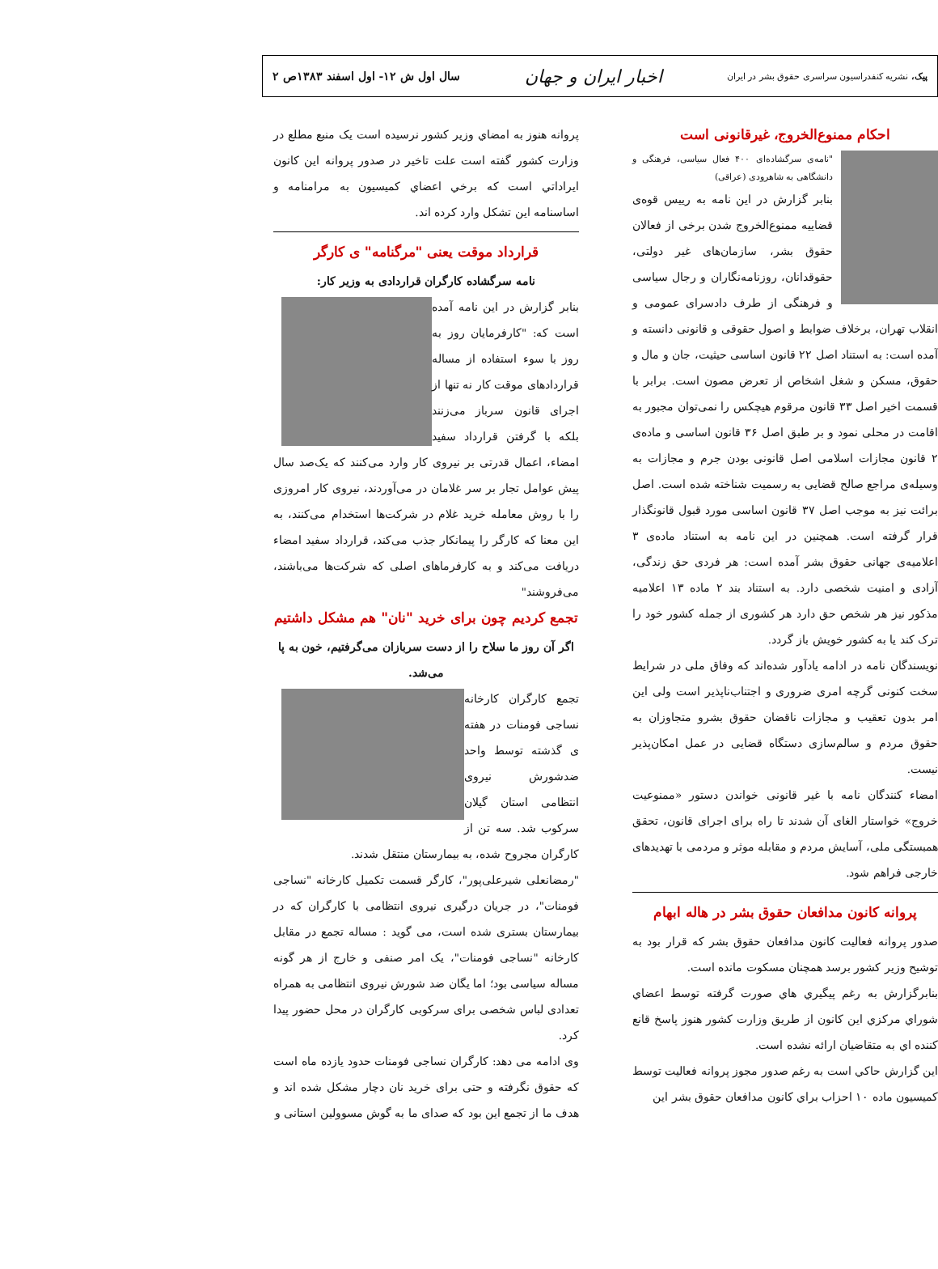پیک، نشریه کنفدراسیون سراسری حقوق بشر در ایران اخبار ایران و جهان سال اول ش ۱۲- اول اسفند ۱۳۸۳ص ۲
احکام ممنوع‌الخروج، غیرقانونی است
"نامه‌ی سرگشاده‌ای ۴۰۰ فعال سیاسی، فرهنگی و دانشگاهی به شاهرودی (عراقی)
بنابر گزارش در این نامه به رییس قوه‌ی قضاییه ممنوع‌الخروج شدن برخی از فعالان حقوق بشر، سازمان‌های غیر دولتی، حقوقدانان، روزنامه‌نگاران و رجال سیاسی و فرهنگی از طرف دادسرای عمومی و انقلاب تهران، برخلاف ضوابط و اصول حقوقی و قانونی دانسته و آمده است: به استناد اصل ۲۲ قانون اساسی حیثیت، جان و مال و حقوق، مسکن و شغل اشخاص از تعرض مصون است. برابر با قسمت اخیر اصل ۳۳ قانون مرقوم هیچکس را نمی‌توان مجبور به اقامت در محلی نمود و بر طبق اصل ۳۶ قانون اساسی و ماده‌ی ۲ قانون مجازات اسلامی اصل قانونی بودن جرم و مجازات به وسیله‌ی مراجع صالح قضایی به رسمیت شناخته شده است. اصل برائت نیز به موجب اصل ۳۷ قانون اساسی مورد قبول قانونگذار قرار گرفته است. همچنین در این نامه به استناد ماده‌ی ۳ اعلامیه‌ی جهانی حقوق بشر آمده است: هر فردی حق زندگی، آزادی و امنیت شخصی دارد. به استناد بند ۲ ماده ۱۳ اعلامیه مذکور نیز هر شخص حق دارد هر کشوری از جمله کشور خود را ترک کند یا به کشور خویش باز گردد.
نویسندگان نامه در ادامه یادآور شده‌اند که وفاق ملی در شرایط سخت کنونی گرچه امری ضروری و اجتناب‌ناپذیر است ولی این امر بدون تعقیب و مجازات ناقضان حقوق بشرو متجاوزان به حقوق مردم و سالم‌سازی دستگاه قضایی در عمل امکان‌پذیر نیست.
امضاء کنندگان نامه با غیر قانونی خواندن دستور «ممنوعیت خروج» خواستار الغای آن شدند تا راه برای اجرای قانون، تحقق همبستگی ملی، آسایش مردم و مقابله موثر و مردمی با تهدیدهای خارجی فراهم شود.
پروانه کانون مدافعان حقوق بشر در هاله ابهام
صدور پروانه فعالیت کانون مدافعان حقوق بشر که قرار بود به توشیح وزیر کشور برسد همچنان مسکوت مانده است.
بنابرگزارش به رغم پيگيري هاي صورت گرفته توسط اعضاي شوراي مركزي اين كانون از طريق وزارت كشور هنوز پاسخ قانع كننده اي به متقاضيان ارائه نشده است.
اين گزارش حاكي است به رغم صدور مجوز پروانه فعاليت توسط كميسيون ماده ۱۰ احزاب براي كانون مدافعان حقوق بشر اين
پروانه هنوز به امضاي وزير كشور نرسيده است يک منبع مطلع در وزارت کشور گفته است علت تاخير در صدور پروانه اين كانون ايراداتي است كه برخي اعضاي كميسيون به مرامنامه و اساسنامه اين تشكل وارد كرده اند.
قرارداد موقت یعنی "مرگنامه" ی کارگر
نامه سرگشاده کارگران قراردادی به وزیر کار:
بنابر گزارش در این نامه آمده است که: "کارفرمایان روز به روز با سوء استفاده از مساله قراردادهای موقت کار نه تنها از اجرای قانون سرباز می‌زنند بلکه با گرفتن قرارداد سفید امضاء، اعمال قدرتی بر نیروی کار وارد می‌کنند که یک‌صد سال پیش عوامل تجار بر سر غلامان در می‌آوردند، نیروی کار امروزی را با روش معامله خرید غلام در شرکت‌ها استخدام می‌کنند، به این معنا که کارگر را پیمانکار جذب می‌کند، قرارداد سفید امضاء دریافت می‌کند و به کارفرماهای اصلی که شرکت‌ها می‌باشند، می‌فروشند"
تجمع کردیم چون برای خرید "نان" هم مشکل داشتیم
اگر آن روز ما سلاح را از دست سربازان می‌گرفتیم، خون به پا می‌شد.
تجمع کارگران کارخانه نساجی فومنات در هفته ی گذشته توسط واحد ضدشورش نیروی انتظامی استان گیلان سرکوب شد. سه تن از کارگران مجروح شده، به بیمارستان منتقل شدند.
"رمضانعلی شیرعلی‌پور"، کارگر قسمت تکمیل کارخانه "نساجی فومنات"، در جریان درگیری نیروی انتظامی با کارگران که در بیمارستان بستری شده است، می گوید : مساله تجمع در مقابل کارخانه "نساجی فومنات"، یک امر صنفی و خارج از هر گونه مساله سیاسی بود؛ اما یگان ضد شورش نیروی انتظامی به همراه تعدادی لباس شخصی برای سرکوبی کارگران در محل حضور پیدا کرد.
وی ادامه می دهد: کارگران نساجی فومنات حدود یازده ماه است که حقوق نگرفته و حتی برای خرید نان دچار مشکل شده اند و هدف ما از تجمع این بود که صدای ما به گوش مسوولین استانی و